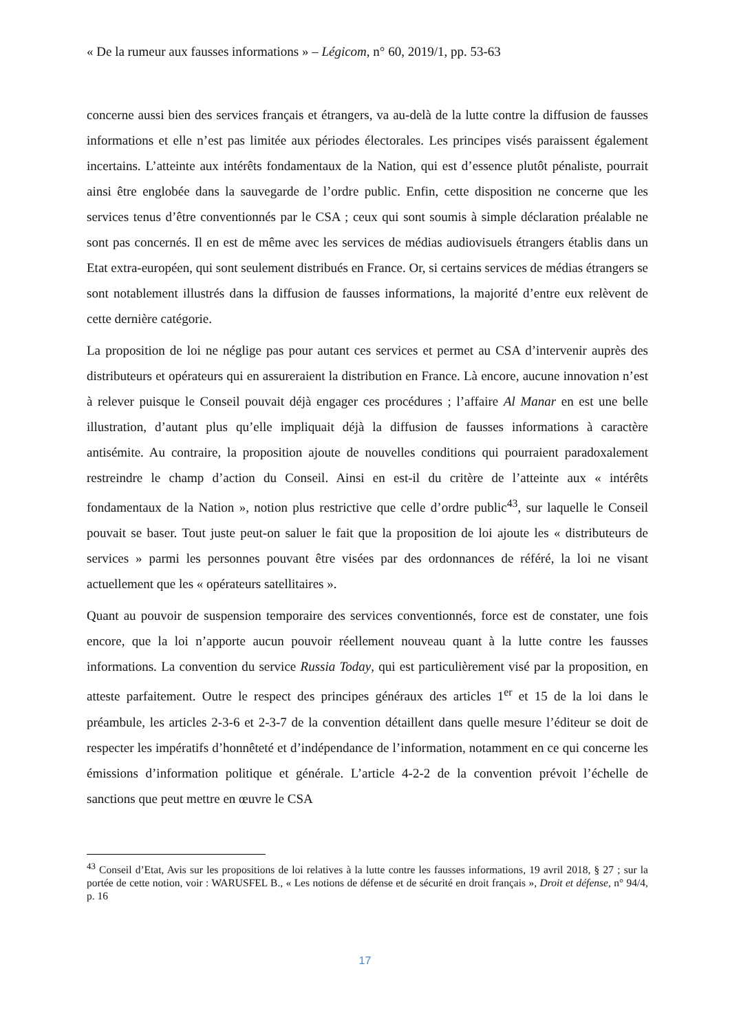« De la rumeur aux fausses informations » – Légicom, n° 60, 2019/1, pp. 53-63
concerne aussi bien des services français et étrangers, va au-delà de la lutte contre la diffusion de fausses informations et elle n’est pas limitée aux périodes électorales. Les principes visés paraissent également incertains. L’atteinte aux intérêts fondamentaux de la Nation, qui est d’essence plutôt pénaliste, pourrait ainsi être englobée dans la sauvegarde de l’ordre public. Enfin, cette disposition ne concerne que les services tenus d’être conventionnés par le CSA ; ceux qui sont soumis à simple déclaration préalable ne sont pas concernés. Il en est de même avec les services de médias audiovisuels étrangers établis dans un Etat extra-européen, qui sont seulement distribués en France. Or, si certains services de médias étrangers se sont notablement illustrés dans la diffusion de fausses informations, la majorité d’entre eux relèvent de cette dernière catégorie.
La proposition de loi ne néglige pas pour autant ces services et permet au CSA d’intervenir auprès des distributeurs et opérateurs qui en assureraient la distribution en France. Là encore, aucune innovation n’est à relever puisque le Conseil pouvait déjà engager ces procédures ; l’affaire Al Manar en est une belle illustration, d’autant plus qu’elle impliquait déjà la diffusion de fausses informations à caractère antisémite. Au contraire, la proposition ajoute de nouvelles conditions qui pourraient paradoxalement restreindre le champ d’action du Conseil. Ainsi en est-il du critère de l’atteinte aux « intérêts fondamentaux de la Nation », notion plus restrictive que celle d’ordre public<sup>43</sup>, sur laquelle le Conseil pouvait se baser. Tout juste peut-on saluer le fait que la proposition de loi ajoute les « distributeurs de services » parmi les personnes pouvant être visées par des ordonnances de référé, la loi ne visant actuellement que les « opérateurs satellitaires ».
Quant au pouvoir de suspension temporaire des services conventionnés, force est de constater, une fois encore, que la loi n’apporte aucun pouvoir réellement nouveau quant à la lutte contre les fausses informations. La convention du service Russia Today, qui est particulièrement visé par la proposition, en atteste parfaitement. Outre le respect des principes généraux des articles 1<sup>er</sup> et 15 de la loi dans le préambule, les articles 2-3-6 et 2-3-7 de la convention détaillent dans quelle mesure l’éditeur se doit de respecter les impératifs d’honnêteté et d’indépendance de l’information, notamment en ce qui concerne les émissions d’information politique et générale. L’article 4-2-2 de la convention prévoit l’échelle de sanctions que peut mettre en œuvre le CSA
<sup>43</sup> Conseil d’Etat, Avis sur les propositions de loi relatives à la lutte contre les fausses informations, 19 avril 2018, § 27 ; sur la portée de cette notion, voir : WARUSFEL B., « Les notions de défense et de sécurité en droit français », Droit et défense, n° 94/4, p. 16
17